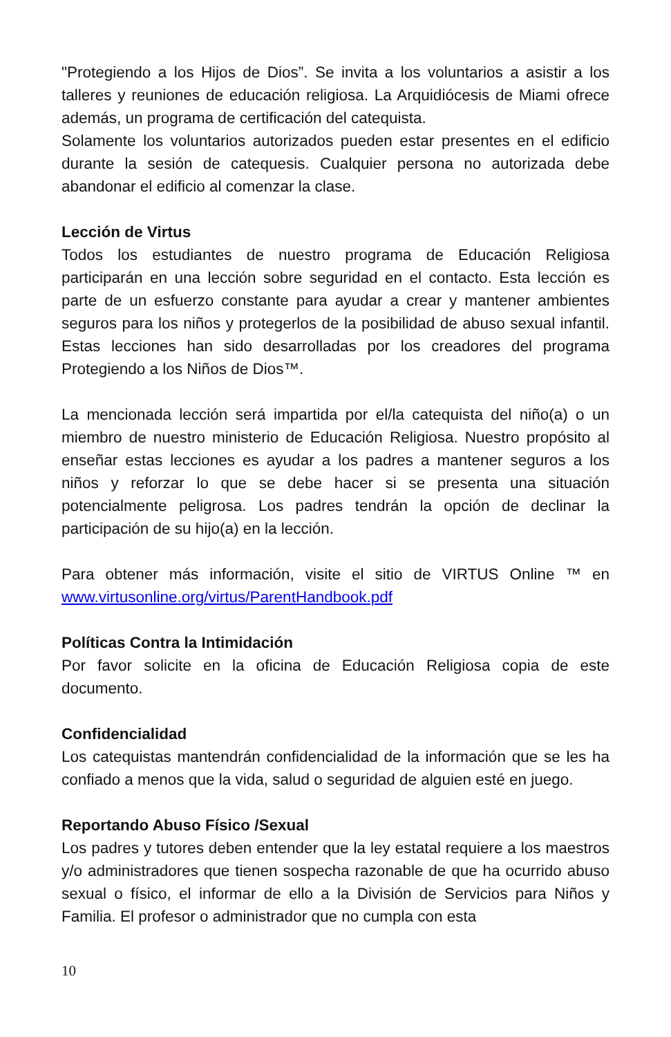"Protegiendo a los Hijos de Dios”. Se invita a los voluntarios a asistir a los talleres y reuniones de educación religiosa. La Arquidiócesis de Miami ofrece además, un programa de certificación del catequista.
Solamente los voluntarios autorizados pueden estar presentes en el edificio durante la sesión de catequesis. Cualquier persona no autorizada debe abandonar el edificio al comenzar la clase.
Lección de Virtus
Todos los estudiantes de nuestro programa de Educación Religiosa participarán en una lección sobre seguridad en el contacto. Esta lección es parte de un esfuerzo constante para ayudar a crear y mantener ambientes seguros para los niños y protegerlos de la posibilidad de abuso sexual infantil. Estas lecciones han sido desarrolladas por los creadores del programa Protegiendo a los Niños de Dios™.
La mencionada lección será impartida por el/la catequista del niño(a) o un miembro de nuestro ministerio de Educación Religiosa. Nuestro propósito al enseñar estas lecciones es ayudar a los padres a mantener seguros a los niños y reforzar lo que se debe hacer si se presenta una situación potencialmente peligrosa. Los padres tendrán la opción de declinar la participación de su hijo(a) en la lección.
Para obtener más información, visite el sitio de VIRTUS Online ™ en www.virtusonline.org/virtus/ParentHandbook.pdf
Políticas Contra la Intimidación
Por favor solicite en la oficina de Educación Religiosa copia de este documento.
Confidencialidad
Los catequistas mantendrán confidencialidad de la información que se les ha confiado a menos que la vida, salud o seguridad de alguien esté en juego.
Reportando Abuso Físico /Sexual
Los padres y tutores deben entender que la ley estatal requiere a los maestros y/o administradores que tienen sospecha razonable de que ha ocurrido abuso sexual o físico, el informar de ello a la División de Servicios para Niños y Familia. El profesor o administrador que no cumpla con esta
10